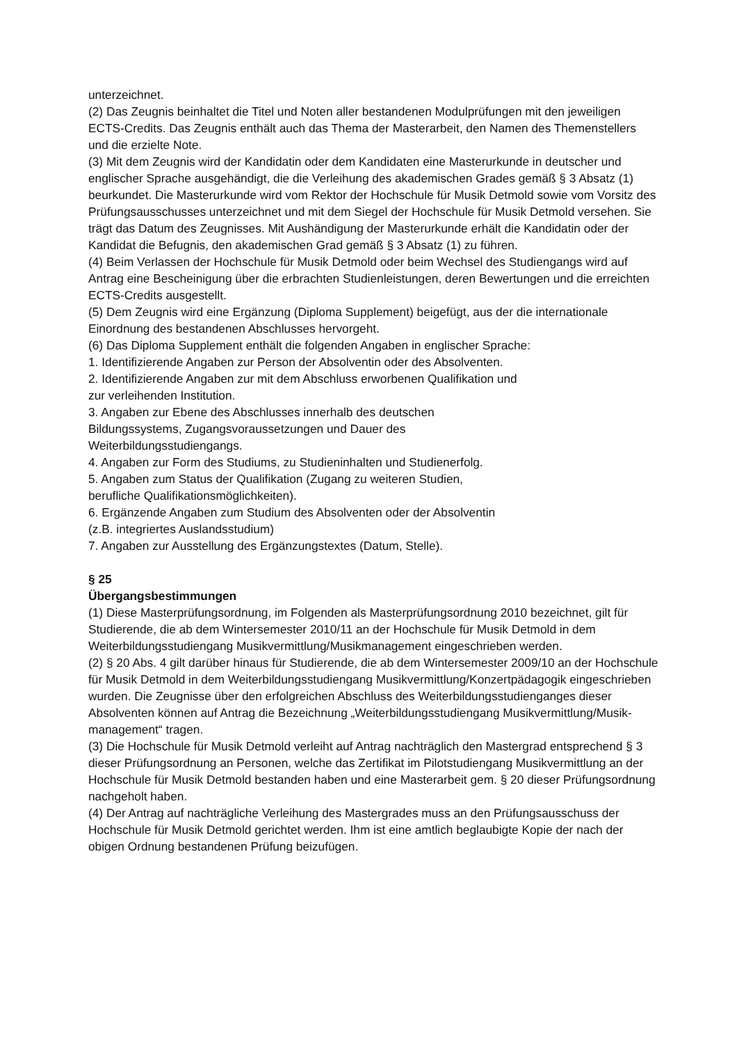unterzeichnet.
(2) Das Zeugnis beinhaltet die Titel und Noten aller bestandenen Modulprüfungen mit den jeweiligen ECTS-Credits. Das Zeugnis enthält auch das Thema der Masterarbeit, den Namen des Themenstellers und die erzielte Note.
(3) Mit dem Zeugnis wird der Kandidatin oder dem Kandidaten eine Masterurkunde in deutscher und englischer Sprache ausgehändigt, die die Verleihung des akademischen Grades gemäß § 3 Absatz (1) beurkundet. Die Masterurkunde wird vom Rektor der Hochschule für Musik Detmold sowie vom Vorsitz des Prüfungsausschusses unterzeichnet und mit dem Siegel der Hochschule für Musik Detmold versehen. Sie trägt das Datum des Zeugnisses. Mit Aushändigung der Masterurkunde erhält die Kandidatin oder der Kandidat die Befugnis, den akademischen Grad gemäß § 3 Absatz (1) zu führen.
(4) Beim Verlassen der Hochschule für Musik Detmold oder beim Wechsel des Studiengangs wird auf Antrag eine Bescheinigung über die erbrachten Studienleistungen, deren Bewertungen und die erreichten ECTS-Credits ausgestellt.
(5) Dem Zeugnis wird eine Ergänzung (Diploma Supplement) beigefügt, aus der die internationale Einordnung des bestandenen Abschlusses hervorgeht.
(6) Das Diploma Supplement enthält die folgenden Angaben in englischer Sprache:
1. Identifizierende Angaben zur Person der Absolventin oder des Absolventen.
2. Identifizierende Angaben zur mit dem Abschluss erworbenen Qualifikation und
zur verleihenden Institution.
3. Angaben zur Ebene des Abschlusses innerhalb des deutschen
Bildungssystems, Zugangsvoraussetzungen und Dauer des
Weiterbildungsstudiengangs.
4. Angaben zur Form des Studiums, zu Studieninhalten und Studienerfolg.
5. Angaben zum Status der Qualifikation (Zugang zu weiteren Studien,
berufliche Qualifikationsmöglichkeiten).
6. Ergänzende Angaben zum Studium des Absolventen oder der Absolventin
(z.B. integriertes Auslandsstudium)
7. Angaben zur Ausstellung des Ergänzungstextes (Datum, Stelle).
§ 25
Übergangsbestimmungen
(1) Diese Masterprüfungsordnung, im Folgenden als Masterprüfungsordnung 2010 bezeichnet, gilt für Studierende, die ab dem Wintersemester 2010/11 an der Hochschule für Musik Detmold in dem Weiterbildungsstudiengang Musikvermittlung/Musikmanagement eingeschrieben werden.
(2) § 20 Abs. 4 gilt darüber hinaus für Studierende, die ab dem Wintersemester 2009/10 an der Hochschule für Musik Detmold in dem Weiterbildungsstudiengang Musikvermittlung/Konzertpädagogik eingeschrieben wurden. Die Zeugnisse über den erfolgreichen Abschluss des Weiterbildungsstudienganges dieser Absolventen können auf Antrag die Bezeichnung „Weiterbildungsstudiengang Musikvermittlung/Musik-management“ tragen.
(3) Die Hochschule für Musik Detmold verleiht auf Antrag nachträglich den Mastergrad entsprechend § 3 dieser Prüfungsordnung an Personen, welche das Zertifikat im Pilotstudiengang Musikvermittlung an der Hochschule für Musik Detmold bestanden haben und eine Masterarbeit gem. § 20 dieser Prüfungsordnung nachgeholt haben.
(4) Der Antrag auf nachträgliche Verleihung des Mastergrades muss an den Prüfungsausschuss der Hochschule für Musik Detmold gerichtet werden. Ihm ist eine amtlich beglaubigte Kopie der nach der obigen Ordnung bestandenen Prüfung beizufügen.